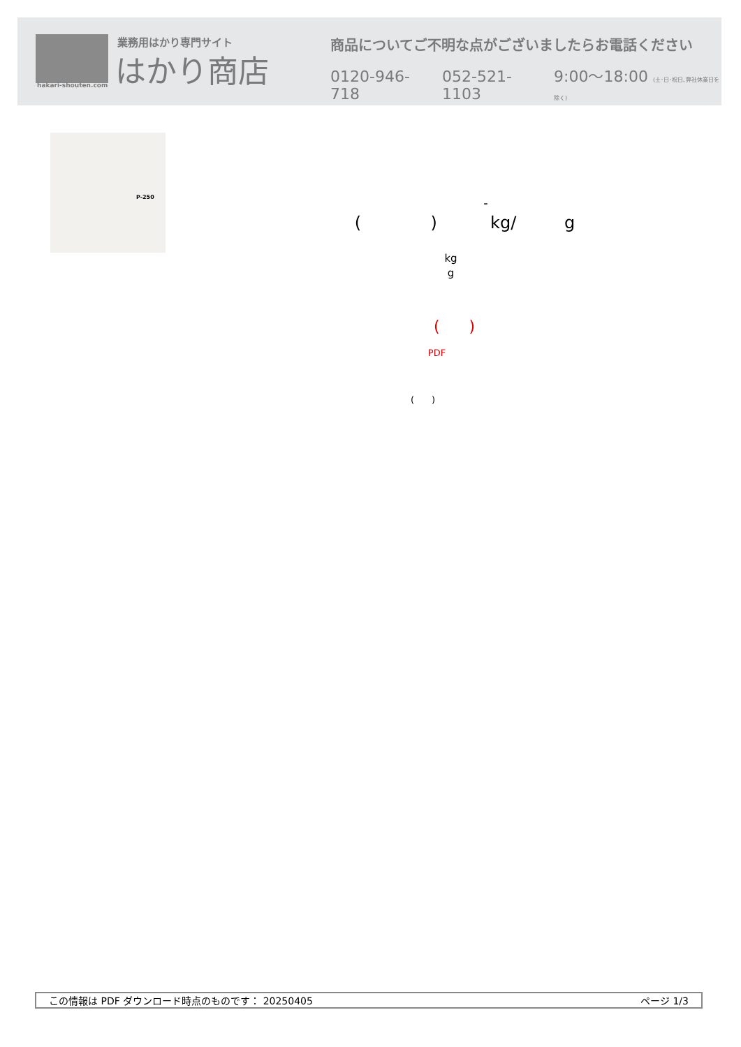業務用はかり専門サイト
はかり商店
hakari-shouten.com
商品についてご不明な点がございましたらお電話ください
0120-946-718 052-521-1103 9:00〜18:00 (土･日･祝日､弊社休業日を除く)
P-250
-
( ) kg/ g
kg
g
( )
PDF
( )
この情報は PDF ダウンロード時点のものです： 20250405 ページ 1/3